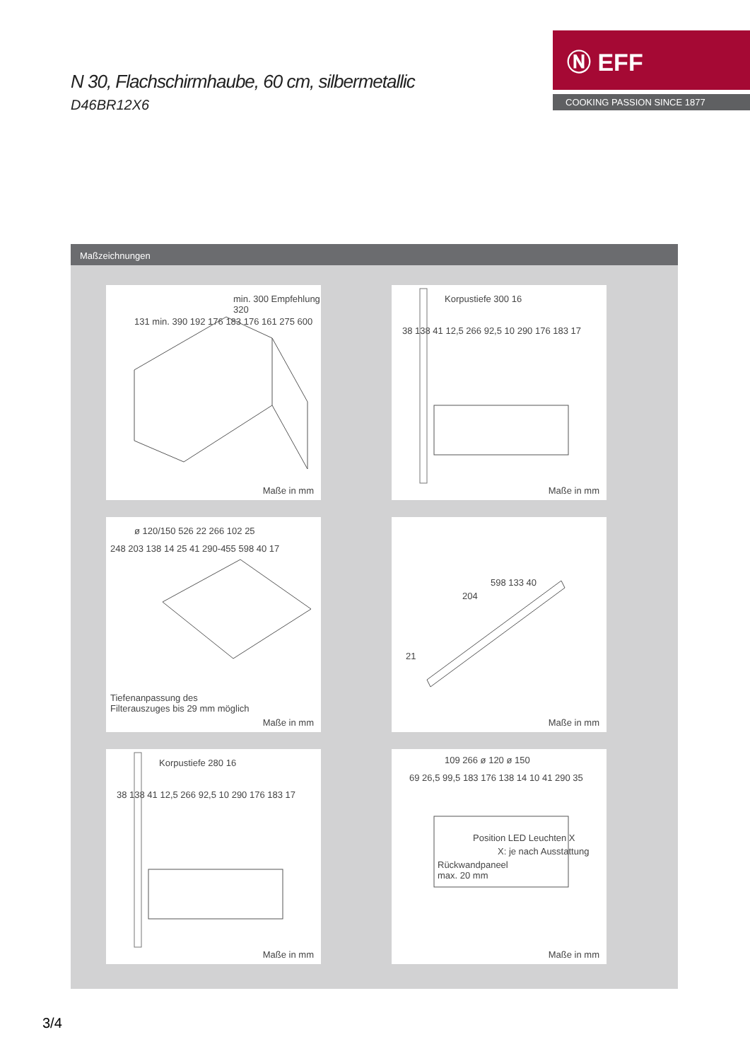N 30, Flachschirmhaube, 60 cm, silbermetallic
D46BR12X6
Ⓝ EFF
COOKING PASSION SINCE 1877
Maßzeichnungen
min. 300 Empfehlung 320
131 min. 390 192 176 183 176 161 275 600
Maße in mm
Korpustiefe 300 16
38 138 41 12,5 266 92,5 10 290 176 183 17
Maße in mm
ø 120/150 526 22 266 102 25
248 203 138 14 25 41 290-455 598 40 17
Tiefenanpassung des
Filterauszuges bis 29 mm möglich
Maße in mm
598 133 40
204
21
Maße in mm
Korpustiefe 280 16
38 138 41 12,5 266 92,5 10 290 176 183 17
Maße in mm
109 266 ø 120 ø 150
69 26,5 99,5 183 176 138 14 10 41 290 35
Position LED Leuchten X
X: je nach Ausstattung
Rückwandpaneel
max. 20 mm
Maße in mm
3/4